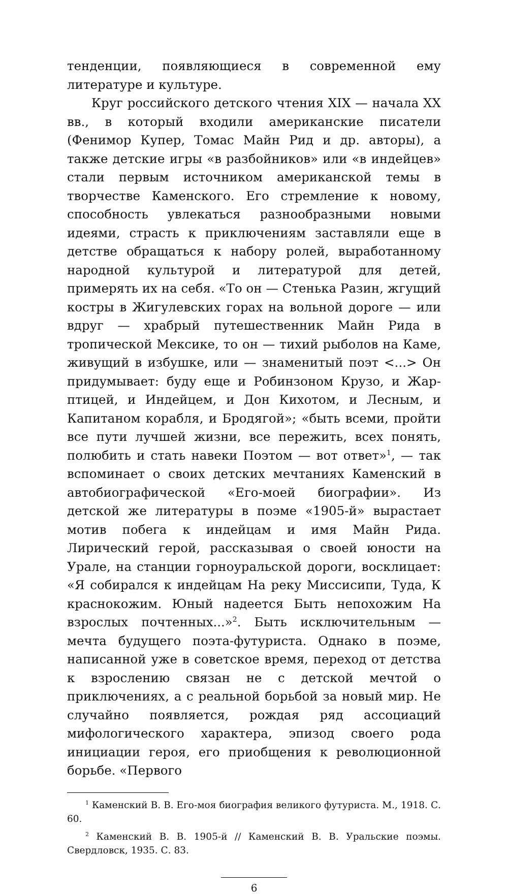тенденции, появляющиеся в современной ему литературе и культуре.
Круг российского детского чтения XIX — начала XX вв., в который входили американские писатели (Фенимор Купер, Томас Майн Рид и др. авторы), а также детские игры «в разбойников» или «в индейцев» стали первым источником американской темы в творчестве Каменского. Его стремление к новому, способность увлекаться разнообразными новыми идеями, страсть к приключениям заставляли еще в детстве обращаться к набору ролей, выработанному народной культурой и литературой для детей, примерять их на себя. «То он — Стенька Разин, жгущий костры в Жигулевских горах на вольной дороге — или вдруг — храбрый путешественник Майн Рида в тропической Мексике, то он — тихий рыболов на Каме, живущий в избушке, или — знаменитый поэт <...> Он придумывает: буду еще и Робинзоном Крузо, и Жар-птицей, и Индейцем, и Дон Кихотом, и Лесным, и Капитаном корабля, и Бродягой»; «быть всеми, пройти все пути лучшей жизни, все пережить, всех понять, полюбить и стать навеки Поэтом — вот ответ»<sup>1</sup>, — так вспоминает о своих детских мечтаниях Каменский в автобиографической «Его-моей биографии». Из детской же литературы в поэме «1905-й» вырастает мотив побега к индейцам и имя Майн Рида. Лирический герой, рассказывая о своей юности на Урале, на станции горноуральской дороги, восклицает: «Я собирался к индейцам На реку Миссисипи, Туда, К краснокожим. Юный надеется Быть непохожим На взрослых почтенных...»<sup>2</sup>. Быть исключительным — мечта будущего поэта-футуриста. Однако в поэме, написанной уже в советское время, переход от детства к взрослению связан не с детской мечтой о приключениях, а с реальной борьбой за новый мир. Не случайно появляется, рождая ряд ассоциаций мифологического характера, эпизод своего рода инициации героя, его приобщения к революционной борьбе. «Первого
<sup>1</sup> Каменский В. В. Его-моя биография великого футуриста. М., 1918. С. 60.
<sup>2</sup> Каменский В. В. 1905-й // Каменский В. В. Уральские поэмы. Свердловск, 1935. С. 83.
6